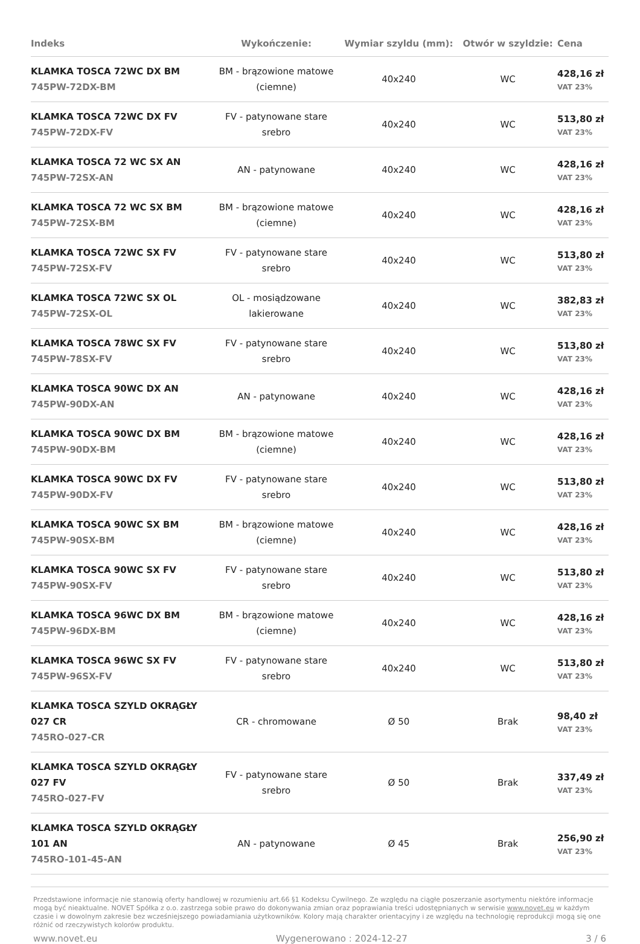| Indeks | Wykończenie: | Wymiar szyldu (mm): | Otwór w szyldzie: | Cena |
| --- | --- | --- | --- | --- |
| KLAMKA TOSCA 72WC DX BM 745PW-72DX-BM | BM - brązowione matowe (ciemne) | 40x240 | WC | 428,16 zł VAT 23% |
| KLAMKA TOSCA 72WC DX FV 745PW-72DX-FV | FV - patynowane stare srebro | 40x240 | WC | 513,80 zł VAT 23% |
| KLAMKA TOSCA 72 WC SX AN 745PW-72SX-AN | AN - patynowane | 40x240 | WC | 428,16 zł VAT 23% |
| KLAMKA TOSCA 72 WC SX BM 745PW-72SX-BM | BM - brązowione matowe (ciemne) | 40x240 | WC | 428,16 zł VAT 23% |
| KLAMKA TOSCA 72WC SX FV 745PW-72SX-FV | FV - patynowane stare srebro | 40x240 | WC | 513,80 zł VAT 23% |
| KLAMKA TOSCA 72WC SX OL 745PW-72SX-OL | OL - mosiądzowane lakierowane | 40x240 | WC | 382,83 zł VAT 23% |
| KLAMKA TOSCA 78WC SX FV 745PW-78SX-FV | FV - patynowane stare srebro | 40x240 | WC | 513,80 zł VAT 23% |
| KLAMKA TOSCA 90WC DX AN 745PW-90DX-AN | AN - patynowane | 40x240 | WC | 428,16 zł VAT 23% |
| KLAMKA TOSCA 90WC DX BM 745PW-90DX-BM | BM - brązowione matowe (ciemne) | 40x240 | WC | 428,16 zł VAT 23% |
| KLAMKA TOSCA 90WC DX FV 745PW-90DX-FV | FV - patynowane stare srebro | 40x240 | WC | 513,80 zł VAT 23% |
| KLAMKA TOSCA 90WC SX BM 745PW-90SX-BM | BM - brązowione matowe (ciemne) | 40x240 | WC | 428,16 zł VAT 23% |
| KLAMKA TOSCA 90WC SX FV 745PW-90SX-FV | FV - patynowane stare srebro | 40x240 | WC | 513,80 zł VAT 23% |
| KLAMKA TOSCA 96WC DX BM 745PW-96DX-BM | BM - brązowione matowe (ciemne) | 40x240 | WC | 428,16 zł VAT 23% |
| KLAMKA TOSCA 96WC SX FV 745PW-96SX-FV | FV - patynowane stare srebro | 40x240 | WC | 513,80 zł VAT 23% |
| KLAMKA TOSCA SZYLD OKRĄGŁY 027 CR 745RO-027-CR | CR - chromowane | Ø 50 | Brak | 98,40 zł VAT 23% |
| KLAMKA TOSCA SZYLD OKRĄGŁY 027 FV 745RO-027-FV | FV - patynowane stare srebro | Ø 50 | Brak | 337,49 zł VAT 23% |
| KLAMKA TOSCA SZYLD OKRĄGŁY 101 AN 745RO-101-45-AN | AN - patynowane | Ø 45 | Brak | 256,90 zł VAT 23% |
Przedstawione informacje nie stanowią oferty handlowej w rozumieniu art.66 §1 Kodeksu Cywilnego. Ze względu na ciągłe poszerzanie asortymentu niektóre informacje mogą być nieaktualne. NOVET Spółka z o.o. zastrzega sobie prawo do dokonywania zmian oraz poprawiania treści udostępnianych w serwisie www.novet.eu w każdym czasie i w dowolnym zakresie bez wcześniejszego powiadamiania użytkowników. Kolory mają charakter orientacyjny i ze względu na technologię reprodukcji mogą się one różnić od rzeczywistych kolorów produktu.
www.novet.eu Wygenerowano : 2024-12-27 3 / 6